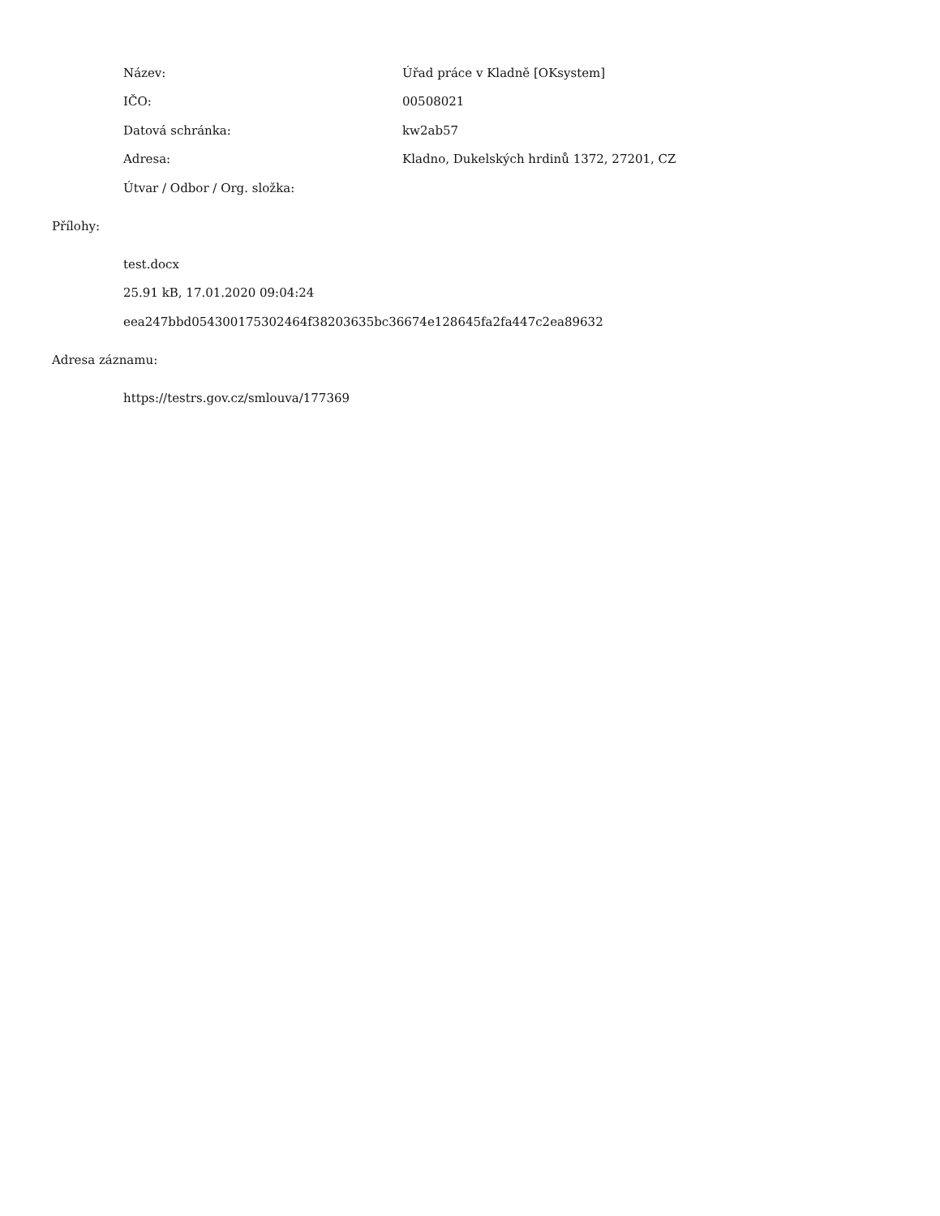| Název: | Úřad práce v Kladně [OKsystem] |
| IČO: | 00508021 |
| Datová schránka: | kw2ab57 |
| Adresa: | Kladno, Dukelských hrdinů 1372, 27201, CZ |
| Útvar / Odbor / Org. složka: | |
Přílohy:
test.docx
25.91 kB, 17.01.2020 09:04:24
eea247bbd054300175302464f38203635bc36674e128645fa2fa447c2ea89632
Adresa záznamu:
https://testrs.gov.cz/smlouva/177369